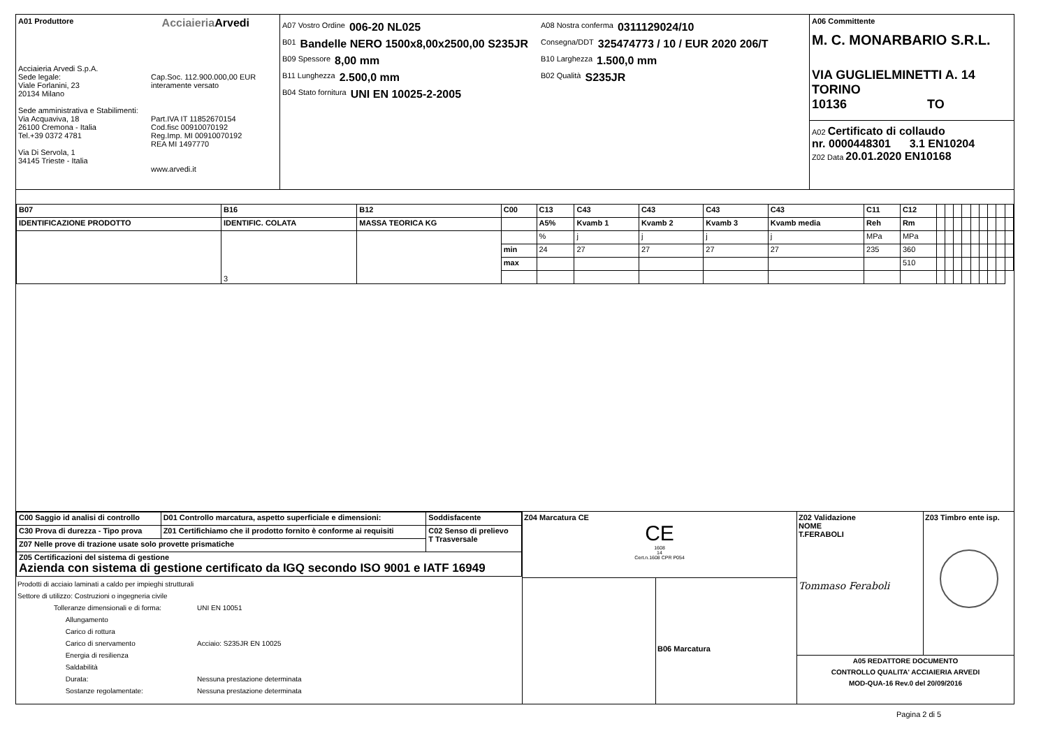A01 Produttore AcciaieriaArvedi
Acciaieria Arvedi S.p.A.
Sede legale:
Viale Forlanini, 23
20134 Milano
Sede amministrativa e Stabilimenti:
Via Acquaviva, 18
26100 Cremona - Italia
Tel.+39 0372 4781
Via Di Servola, 1
34145 Trieste - Italia
Cap.Soc. 112.900.000,00 EUR
interamente versato
Part.IVA IT 11852670154
Cod.fisc 00910070192
Reg.Imp. MI 00910070192
REA MI 1497770
www.arvedi.it
A07 Vostro Ordine 006-20 NL025
B01 Bandelle NERO 1500x8,00x2500,00 S235JR
B09 Spessore 8,00 mm
B11 Lunghezza 2.500,0 mm
B04 Stato fornitura UNI EN 10025-2-2005
A08 Nostra conferma 0311129024/10
Consegna/DDT 325474773 / 10 / EUR 2020 206/T
B10 Larghezza 1.500,0 mm
B02 Qualità S235JR
A06 Committente
M. C. MONARBARIO S.R.L.
VIA GUGLIELMINETTI A. 14
TORINO
10136 TO
A02 Certificato di collaudo
nr. 0000448301 3.1 EN10204
Z02 Data 20.01.2020 EN10168
| B07 | B16 | B12 | C00 | C13 | C43 | C43 | C43 | C43 | C11 | C12 | | | | | | | | | |
| IDENTIFICAZIONE PRODOTTO | IDENTIFIC. COLATA | MASSA TEORICA KG | | A5% | Kvamb 1 | Kvamb 2 | Kvamb 3 | Kvamb media | Reh | Rm | | | | | | | | | |
| | 3 | | | % | j | j | j | j | MPa | MPa | | | | | | | | | |
| | | | min | 24 | 27 | 27 | 27 | 27 | 235 | 360 | | | | | | | | | |
| | | | max | | | | | | | 510 | | | | | | | | | |
| C00 Saggio id analisi di controllo | D01 Controllo marcatura, aspetto superficiale e dimensioni: | Soddisfacente |
| --- | --- | --- |
| C30 Prova di durezza - Tipo prova | Z01 Certifichiamo che il prodotto fornito è conforme ai requisiti | C02 Senso di prelievo T Trasversale |
| Z07 Nelle prove di trazione usate solo provette prismatiche | | |
| Z05 Certificazioni del sistema di gestione Azienda con sistema di gestione certificato da IGQ secondo ISO 9001 e IATF 16949 | | |
Prodotti di acciaio laminati a caldo per impieghi strutturali
Settore di utilizzo: Costruzioni o ingegneria civile
Tolleranze dimensionali e di forma:
Allungamento
Carico di rottura
Carico di snervamento
Energia di resilienza
Saldabilità
Durata:
Sostanze regolamentate:
UNI EN 10051
Acciaio: S235JR EN 10025
Nessuna prestazione determinata
Nessuna prestazione determinata
Z04 Marcatura CE
CE
1608
14
Cert.n.1608 CPR P054
B06 Marcatura
Z02 Validazione
NOME
T.FERABOLI
Tommaso Feraboli
Z03 Timbro ente isp.
A05 REDATTORE DOCUMENTO
CONTROLLO QUALITA' ACCIAIERIA ARVEDI
MOD-QUA-16 Rev.0 del 20/09/2016
Pagina 2 di 5